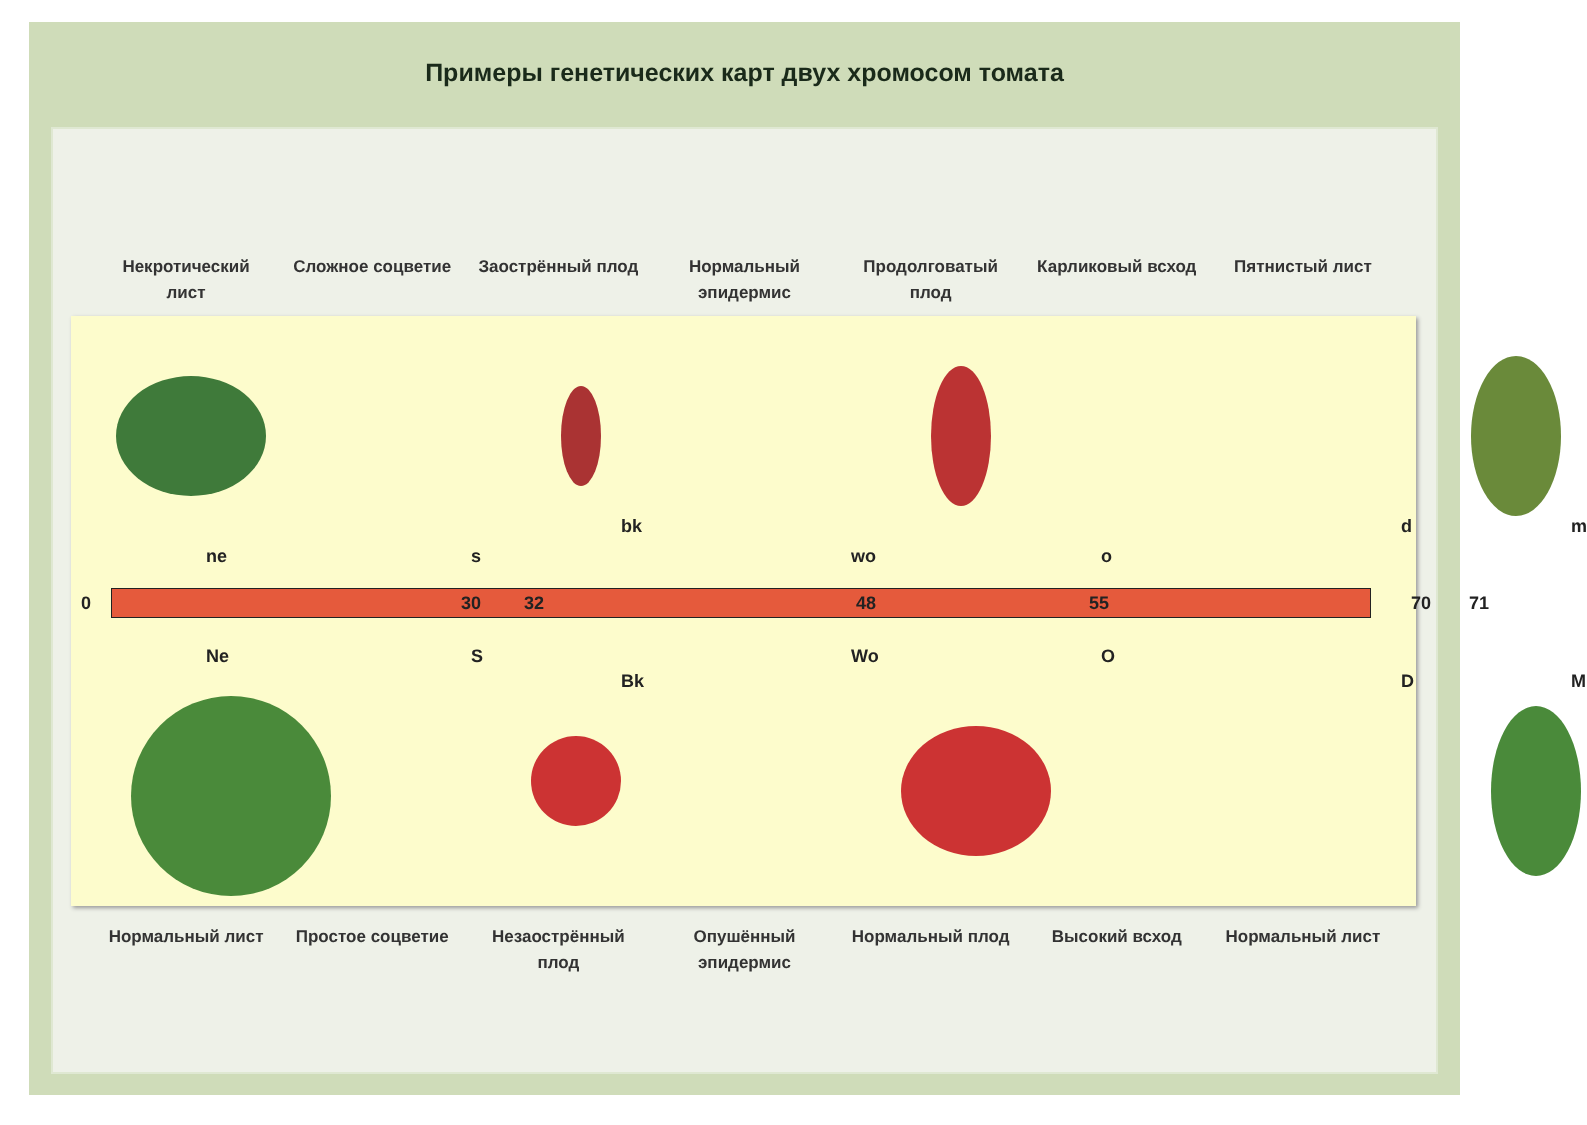Примеры генетических карт двух хромосом томата
Некротический лист
Сложное соцветие Заострённый плод Нормальный эпидермис
Продолговатый плод
Карликовый всход Пятнистый лист
0
ne
Ne
s
S
30 32
bk
Bk
wo
Wo
48
o
O
55
d
D
70 71
m
M
Нормальный лист Простое соцветие Незаострённый плод
Опушённый эпидермис
Нормальный плод Высокий всход Нормальный лист